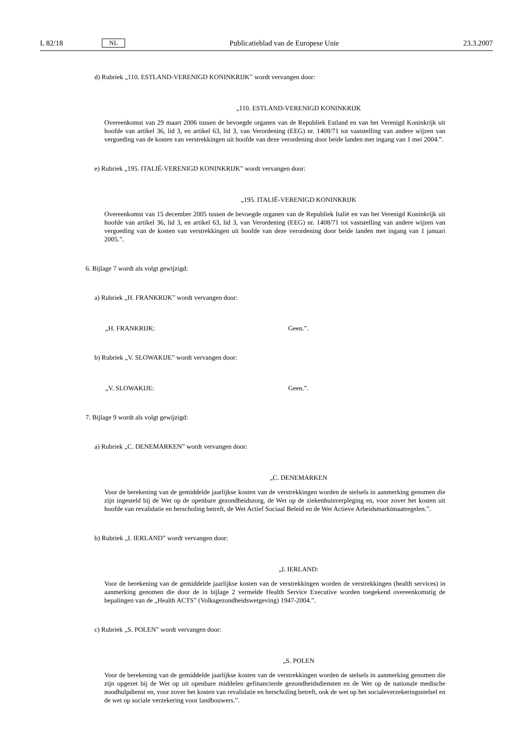L 82/18 NL Publicatieblad van de Europese Unie 23.3.2007
d) Rubriek „110. ESTLAND-VERENIGD KONINKRIJK” wordt vervangen door:
„110. ESTLAND-VERENIGD KONINKRIJK
Overeenkomst van 29 maart 2006 tussen de bevoegde organen van de Republiek Estland en van het Verenigd Koninkrijk uit hoofde van artikel 36, lid 3, en artikel 63, lid 3, van Verordening (EEG) nr. 1408/71 tot vaststelling van andere wijzen van vergoeding van de kosten van verstrekkingen uit hoofde van deze verordening door beide landen met ingang van 1 mei 2004.”.
e) Rubriek „195. ITALIË-VERENIGD KONINKRIJK” wordt vervangen door:
„195. ITALIË-VERENIGD KONINKRIJK
Overeenkomst van 15 december 2005 tussen de bevoegde organen van de Republiek Italië en van het Verenigd Koninkrijk uit hoofde van artikel 36, lid 3, en artikel 63, lid 3, van Verordening (EEG) nr. 1408/71 tot vaststelling van andere wijzen van vergoeding van de kosten van verstrekkingen uit hoofde van deze verordening door beide landen met ingang van 1 januari 2005.”.
6. Bijlage 7 wordt als volgt gewijzigd:
a) Rubriek „H. FRANKRIJK” wordt vervangen door:
„H. FRANKRIJK: Geen.”.
b) Rubriek „V. SLOWAKIJE” wordt vervangen door:
„V. SLOWAKIJE: Geen.”.
7. Bijlage 9 wordt als volgt gewijzigd:
a) Rubriek „C. DENEMARKEN” wordt vervangen door:
„C. DENEMARKEN
Voor de berekening van de gemiddelde jaarlijkse kosten van de verstrekkingen worden de stelsels in aanmerking genomen die zijn ingesteld bij de Wet op de openbare gezondheidszorg, de Wet op de ziekenhuisverpleging en, voor zover het kosten uit hoofde van revalidatie en herscholing betreft, de Wet Actief Sociaal Beleid en de Wet Actieve Arbeidsmarktmaatregelen.”.
b) Rubriek „I. IERLAND” wordt vervangen door:
„I. IERLAND:
Voor de berekening van de gemiddelde jaarlijkse kosten van de verstrekkingen worden de verstrekkingen (health services) in aanmerking genomen die door de in bijlage 2 vermelde Health Service Executive worden toegekend overeenkomstig de bepalingen van de „Health ACTS” (Volksgezondheidswetgeving) 1947-2004.”.
c) Rubriek „S. POLEN” wordt vervangen door:
„S. POLEN
Voor de berekening van de gemiddelde jaarlijkse kosten van de verstrekkingen worden de stelsels in aanmerking genomen die zijn opgezet bij de Wet op uit openbare middelen gefinancierde gezondheidsdiensten en de Wet op de nationale medische noodhulpdienst en, voor zover het kosten van revalidatie en herscholing betreft, ook de wet op het socialeverzekeringsstelsel en de wet op sociale verzekering voor landbouwers.”.